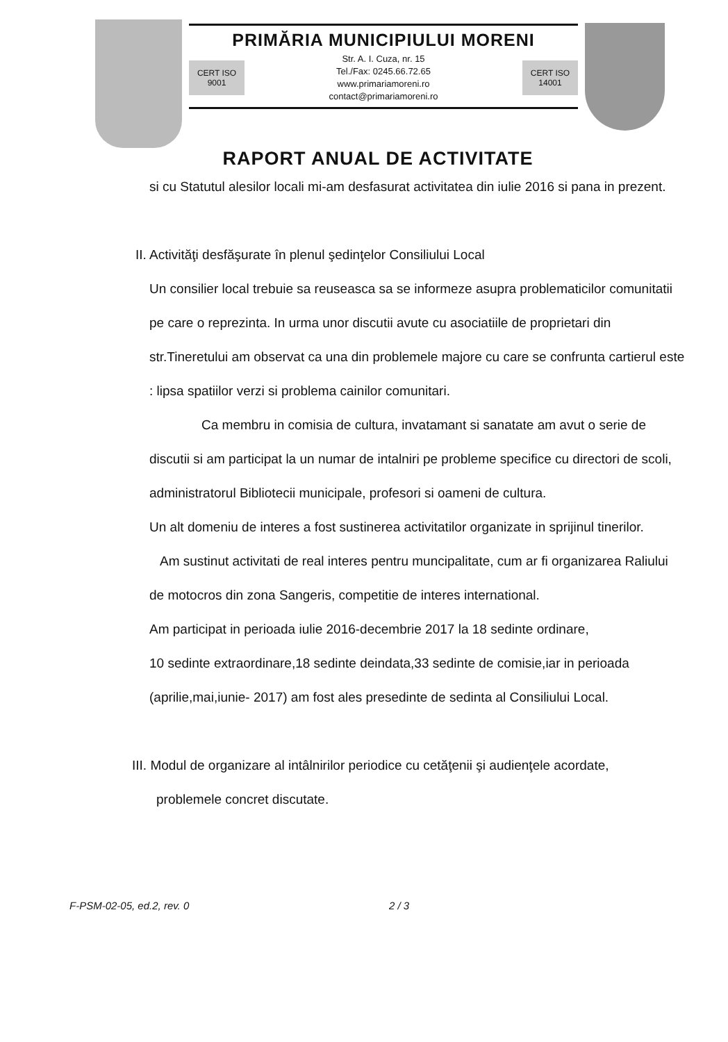PRIMĂRIA MUNICIPIULUI MORENI
CERT ISO 9001
Str. A. I. Cuza, nr. 15
Tel./Fax: 0245.66.72.65
www.primariamoreni.ro
contact@primariamoreni.ro
CERT ISO 14001
RAPORT ANUAL DE ACTIVITATE
si cu Statutul alesilor locali mi-am desfasurat activitatea din iulie 2016 si pana in prezent.
II. Activităţi desfăşurate în plenul şedinţelor Consiliului Local
Un consilier local trebuie sa reuseasca sa se informeze asupra problematicilor comunitatii pe care o reprezinta. In urma unor discutii avute cu asociatiile de proprietari din str.Tineretului am observat ca una din problemele majore cu care se confrunta cartierul este : lipsa spatiilor verzi si problema cainilor comunitari.
Ca membru in comisia de cultura, invatamant si sanatate am avut o serie de discutii si am participat la un numar de intalniri pe probleme specifice cu directori de scoli, administratorul Bibliotecii municipale, profesori si oameni de cultura.
Un alt domeniu de interes a fost sustinerea activitatilor organizate in sprijinul tinerilor.
Am sustinut activitati de real interes pentru muncipalitate, cum ar fi organizarea Raliului de motocros din zona Sangeris, competitie de interes international.
Am participat in perioada iulie 2016-decembrie 2017 la 18 sedinte ordinare,
10 sedinte extraordinare,18 sedinte deindata,33 sedinte de comisie,iar in perioada (aprilie,mai,iunie- 2017) am fost ales presedinte de sedinta al Consiliului Local.
III. Modul de organizare al intâlnirilor periodice cu cetăţenii şi audienţele acordate,
problemele concret discutate.
F-PSM-02-05, ed.2, rev. 0 2 / 3